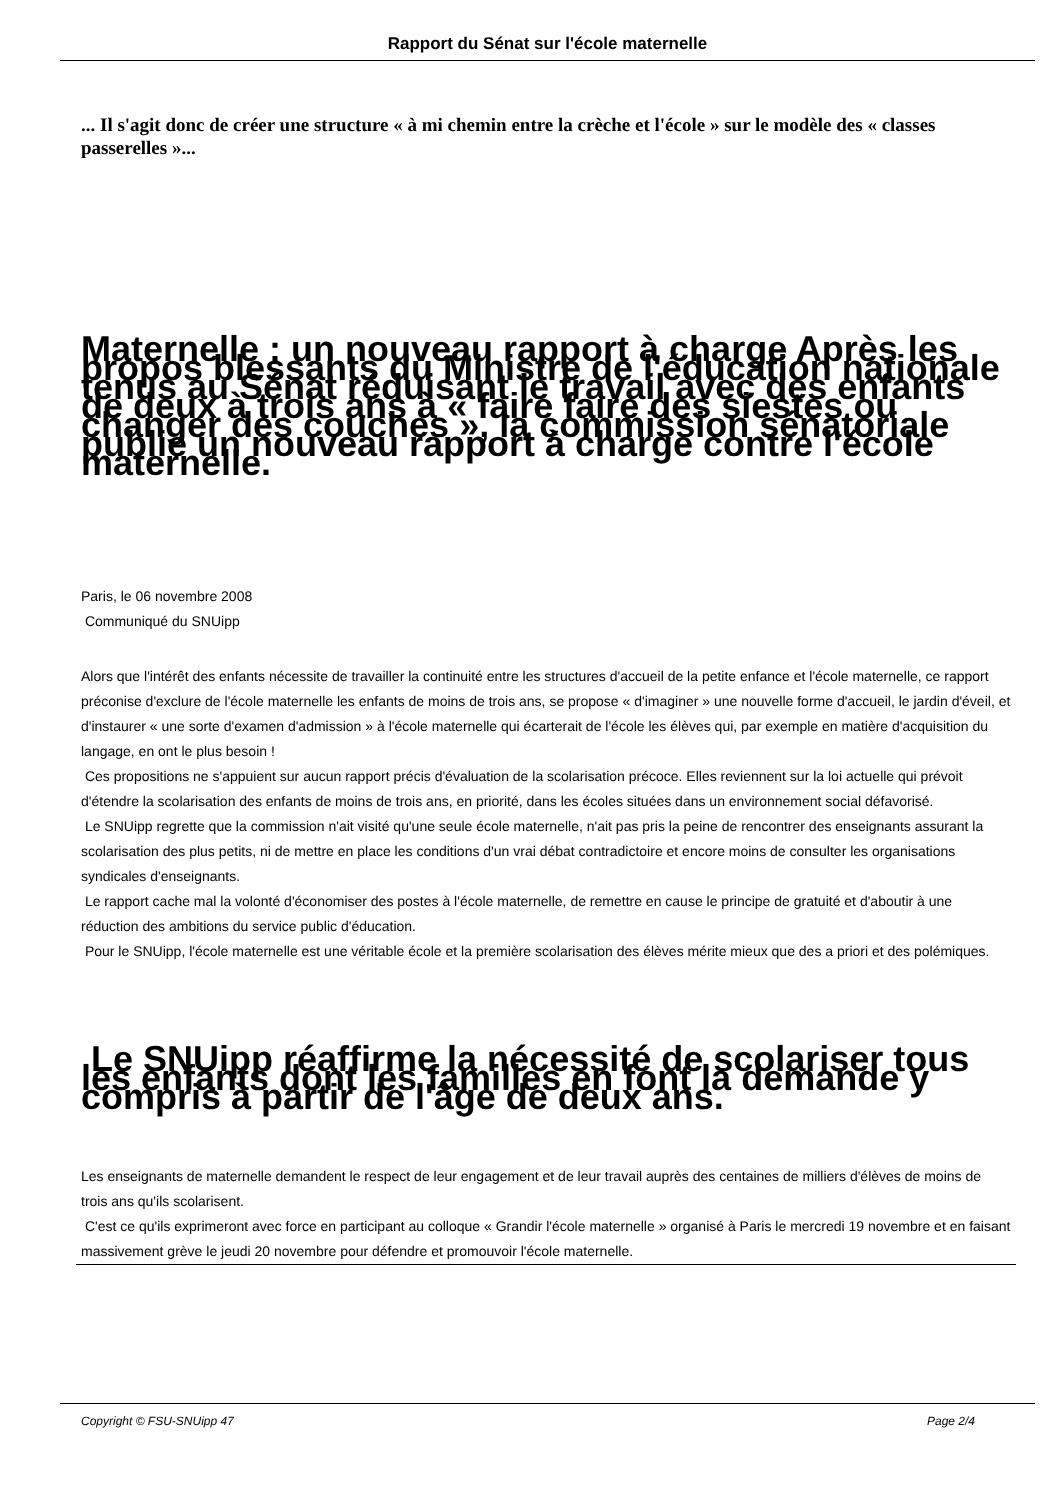Rapport du Sénat sur l'école maternelle
... Il s'agit donc de créer une structure « à mi chemin entre la crèche et l'école » sur le modèle des « classes passerelles »...
Maternelle : un nouveau rapport à charge Après les propos blessants du Ministre de l'éducation nationale tenus au Sénat réduisant le travail avec des enfants de deux à trois ans à « faire faire des siestes ou changer des couches », la commission sénatoriale publie un nouveau rapport à charge contre l'école maternelle.
Paris, le 06 novembre 2008
Communiqué du SNUipp
Alors que l'intérêt des enfants nécessite de travailler la continuité entre les structures d'accueil de la petite enfance et l'école maternelle, ce rapport préconise d'exclure de l'école maternelle les enfants de moins de trois ans, se propose « d'imaginer » une nouvelle forme d'accueil, le jardin d'éveil, et d'instaurer « une sorte d'examen d'admission » à l'école maternelle qui écarterait de l'école les élèves qui, par exemple en matière d'acquisition du langage, en ont le plus besoin !
Ces propositions ne s'appuient sur aucun rapport précis d'évaluation de la scolarisation précoce. Elles reviennent sur la loi actuelle qui prévoit d'étendre la scolarisation des enfants de moins de trois ans, en priorité, dans les écoles situées dans un environnement social défavorisé.
Le SNUipp regrette que la commission n'ait visité qu'une seule école maternelle, n'ait pas pris la peine de rencontrer des enseignants assurant la scolarisation des plus petits, ni de mettre en place les conditions d'un vrai débat contradictoire et encore moins de consulter les organisations syndicales d'enseignants.
Le rapport cache mal la volonté d'économiser des postes à l'école maternelle, de remettre en cause le principe de gratuité et d'aboutir à une réduction des ambitions du service public d'éducation.
Pour le SNUipp, l'école maternelle est une véritable école et la première scolarisation des élèves mérite mieux que des a priori et des polémiques.
Le SNUipp réaffirme la nécessité de scolariser tous les enfants dont les familles en font la demande y compris à partir de l'âge de deux ans.
Les enseignants de maternelle demandent le respect de leur engagement et de leur travail auprès des centaines de milliers d'élèves de moins de trois ans qu'ils scolarisent.
C'est ce qu'ils exprimeront avec force en participant au colloque « Grandir l'école maternelle » organisé à Paris le mercredi 19 novembre et en faisant massivement grève le jeudi 20 novembre pour défendre et promouvoir l'école maternelle.
Copyright © FSU-SNUipp 47 Page 2/4